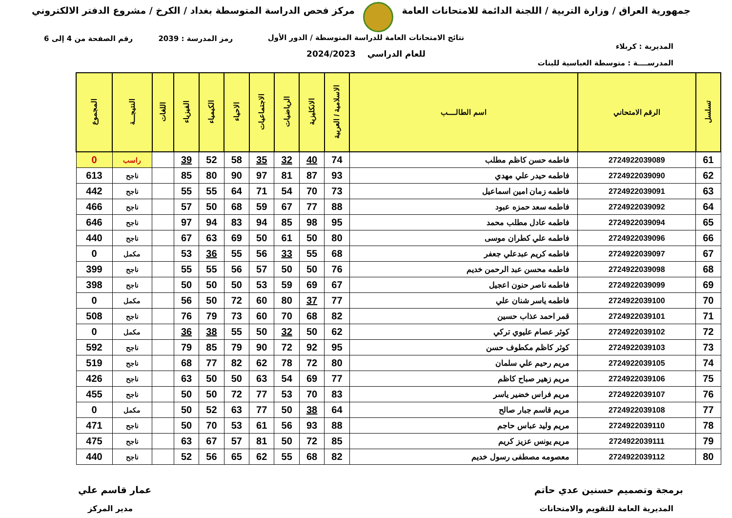جمهورية العراق / وزارة التربية / اللجنة الدائمة للامتحانات العامة
مركز فحص الدراسة المتوسطة بغداد / الكرخ / مشروع الدفتر الالكتروني
رمز المدرسة : 2039 رقم الصفحة من 4 إلى 6
نتائج الامتحانات العامة للدراسة المتوسطة / الدور الأول
المديرية : كربلاء
للعام الدراسي 2024/2023
المدرســــة : متوسطة العباسية للبنات
| تسلسل | الرقم الامتحاني | اسم الطالــــب | الاسلامية / العربية | الانكليزية | الرياضيات | الاجتماعيات | الاحياء | الكيمياء | الفيزياء | اللغات | النتيجـــة | المجموع |
| --- | --- | --- | --- | --- | --- | --- | --- | --- | --- | --- | --- | --- |
| 61 | 2724922039089 | فاطمه حسن كاظم مطلب | 74 | 40 | 32 | 35 | 58 | 52 | 39 | | راسب | 0 |
| 62 | 2724922039090 | فاطمه حيدر علي مهدي | 93 | 87 | 81 | 97 | 90 | 80 | 85 | | ناجح | 613 |
| 63 | 2724922039091 | فاطمه زمان امين اسماعيل | 73 | 70 | 54 | 71 | 64 | 55 | 55 | | ناجح | 442 |
| 64 | 2724922039092 | فاطمه سعد حمزه عبود | 88 | 77 | 67 | 59 | 68 | 50 | 57 | | ناجح | 466 |
| 65 | 2724922039094 | فاطمه عادل مطلب محمد | 95 | 98 | 85 | 94 | 83 | 94 | 97 | | ناجح | 646 |
| 66 | 2724922039096 | فاطمه علي كطران موسى | 80 | 50 | 61 | 50 | 69 | 63 | 67 | | ناجح | 440 |
| 67 | 2724922039097 | فاطمه كريم عبدعلي جعفر | 68 | 55 | 33 | 56 | 55 | 36 | 53 | | مكمل | 0 |
| 68 | 2724922039098 | فاطمه محسن عبد الرحمن خديم | 76 | 50 | 50 | 57 | 56 | 55 | 55 | | ناجح | 399 |
| 69 | 2724922039099 | فاطمه ناصر حنون اعجيل | 67 | 69 | 59 | 53 | 50 | 50 | 50 | | ناجح | 398 |
| 70 | 2724922039100 | فاطمه ياسر شنان علي | 77 | 37 | 80 | 60 | 72 | 50 | 56 | | مكمل | 0 |
| 71 | 2724922039101 | قمر احمد عذاب حسين | 82 | 68 | 70 | 60 | 73 | 79 | 76 | | ناجح | 508 |
| 72 | 2724922039102 | كوثر عصام عليوي تركي | 62 | 50 | 32 | 50 | 55 | 38 | 36 | | مكمل | 0 |
| 73 | 2724922039103 | كوثر كاظم مكطوف حسن | 95 | 92 | 72 | 90 | 79 | 85 | 79 | | ناجح | 592 |
| 74 | 2724922039105 | مريم رحيم علي سلمان | 80 | 72 | 78 | 62 | 82 | 77 | 68 | | ناجح | 519 |
| 75 | 2724922039106 | مريم زهير صباح كاظم | 77 | 69 | 54 | 63 | 50 | 50 | 63 | | ناجح | 426 |
| 76 | 2724922039107 | مريم فراس خضير ياسر | 83 | 70 | 53 | 77 | 72 | 50 | 50 | | ناجح | 455 |
| 77 | 2724922039108 | مريم قاسم جبار صالح | 64 | 38 | 50 | 77 | 63 | 52 | 50 | | مكمل | 0 |
| 78 | 2724922039110 | مريم وليد عباس حاجم | 88 | 93 | 56 | 61 | 53 | 70 | 50 | | ناجح | 471 |
| 79 | 2724922039111 | مريم يونس عزيز كريم | 85 | 72 | 50 | 81 | 57 | 67 | 63 | | ناجح | 475 |
| 80 | 2724922039112 | معصومه مصطفى رسول خديم | 82 | 68 | 55 | 62 | 65 | 56 | 52 | | ناجح | 440 |
برمجة وتصميم حسنين عدي حاتم عمار قاسم علي
المديرية العامة للتقويم والامتحانات
مدير المركز